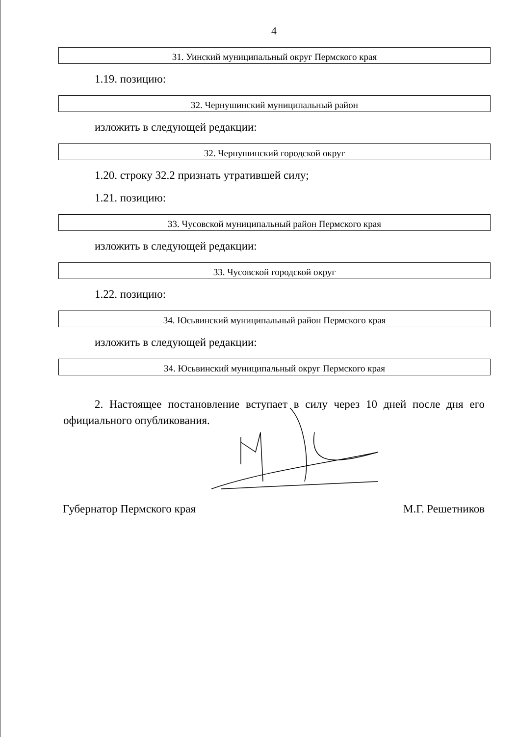4
| 31. Уинский муниципальный округ Пермского края |
1.19. позицию:
| 32. Чернушинский муниципальный район |
изложить в следующей редакции:
| 32. Чернушинский городской округ |
1.20. строку 32.2 признать утратившей силу;
1.21. позицию:
| 33. Чусовской муниципальный район Пермского края |
изложить в следующей редакции:
| 33. Чусовской городской округ |
1.22. позицию:
| 34. Юсьвинский муниципальный район Пермского края |
изложить в следующей редакции:
| 34. Юсьвинский муниципальный округ Пермского края |
2. Настоящее постановление вступает в силу через 10 дней после дня его официального опубликования.
Губернатор Пермского края М.Г. Решетников